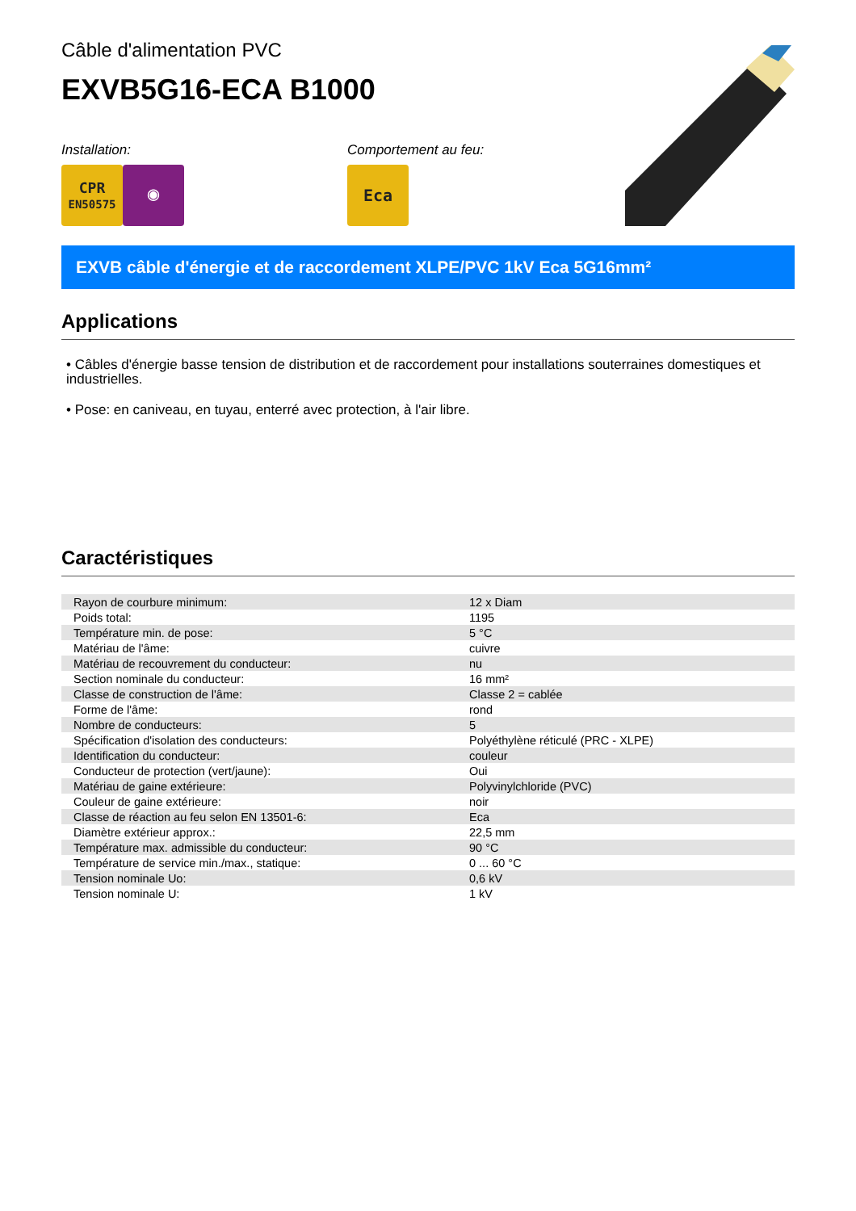Câble d'alimentation PVC
EXVB5G16-ECA B1000
Installation:
CPR EN50575 ◉
Comportement au feu:
Eca
EXVB câble d'énergie et de raccordement XLPE/PVC 1kV Eca 5G16mm²
Applications
• Câbles d'énergie basse tension de distribution et de raccordement pour installations souterraines domestiques et industrielles.
• Pose: en caniveau, en tuyau, enterré avec protection, à l'air libre.
Caractéristiques
| Rayon de courbure minimum: | 12 x Diam |
| Poids total: | 1195 |
| Température min. de pose: | 5 °C |
| Matériau de l'âme: | cuivre |
| Matériau de recouvrement du conducteur: | nu |
| Section nominale du conducteur: | 16 mm² |
| Classe de construction de l'âme: | Classe 2 = cablée |
| Forme de l'âme: | rond |
| Nombre de conducteurs: | 5 |
| Spécification d'isolation des conducteurs: | Polyéthylène réticulé (PRC - XLPE) |
| Identification du conducteur: | couleur |
| Conducteur de protection (vert/jaune): | Oui |
| Matériau de gaine extérieure: | Polyvinylchloride (PVC) |
| Couleur de gaine extérieure: | noir |
| Classe de réaction au feu selon EN 13501-6: | Eca |
| Diamètre extérieur approx.: | 22,5 mm |
| Température max. admissible du conducteur: | 90 °C |
| Température de service min./max., statique: | 0 ... 60 °C |
| Tension nominale Uo: | 0,6 kV |
| Tension nominale U: | 1 kV |